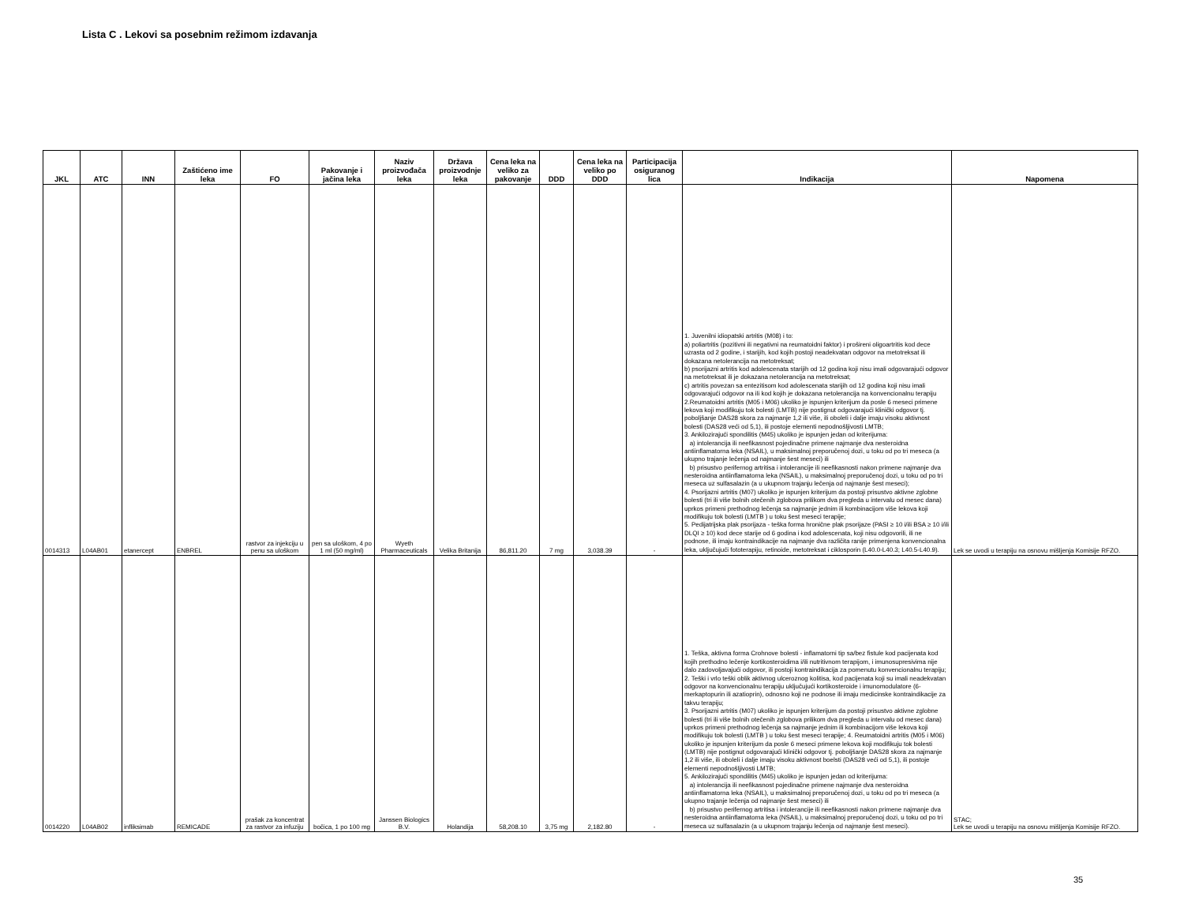Lista C . Lekovi sa posebnim režimom izdavanja
| JKL | ATC | INN | Zaštićeno ime leka | FO | Pakovanje i jačina leka | Naziv proizvođača leka | Država proizvodnje leka | Cena leka na veliko za pakovanje | DDD | Cena leka na veliko po DDD | Participacija osiguranog lica | Indikacija | Napomena |
| --- | --- | --- | --- | --- | --- | --- | --- | --- | --- | --- | --- | --- | --- |
| 0014313 | L04AB01 | etanercept | ENBREL | rastvor za injekciju u penu sa uloškom | pen sa uloškom, 4 po 1 ml (50 mg/ml) | Wyeth Pharmaceuticals | Velika Britanija | 86,811.20 | 7 mg | 3,038.39 | - | 1. Juvenilni idiopatski artritis (M08) i to: a) poliartritis (pozitivni ili negativni na reumatoidni faktor) i prošireni oligoartritis kod dece uzrasta od 2 godine, i starijih, kod kojih postoji neadekvatan odgovor na metotreksat ili dokazana netolerancija na metotreksat; b) psorijazni artritis kod adolescenata starijih od 12 godina koji nisu imali odgovarajući odgovor na metotreksat ili je dokazana netolerancija na metotreksat; c) artritis povezan sa entezitisom kod adolescenata starijih od 12 godina koji nisu imali odgovarajući odgovor na ili kod kojih je dokazana netolerancija na konvencionalnu terapiju 2.Reumatoidni artritis (M05 i M06) ukoliko je ispunjen kriterijum da posle 6 meseci primene lekova koji modifikuju tok bolesti (LMTB) nije postignut odgovarajući klinički odgovor tj. poboljšanje DAS28 skora za najmanje 1,2 ili više, ili oboleli i dalje imaju visoku aktivnost bolesti (DAS28 veći od 5,1), ili postoje elementi nepodnošljivosti LMTB; 3. Ankilozirajući spondilitis (M45) ukoliko je ispunjen jedan od kriterijuma: a) intolerancija ili neefikasnost pojedinačne primene najmanje dva nesteroidna antiinflamatorna leka (NSAIL), u maksimalnoj preporučenoj dozi, u toku od po tri meseca (a ukupno trajanje lečenja od najmanje šest meseci) ili b) prisustvo perifernog artritisa i intolerancije ili neefikasnosti nakon primene najmanje dva nesteroidna antiinflamatorna leka (NSAIL), u maksimalnoj preporučenoj dozi, u toku od po tri meseca uz sulfasalazin (a u ukupnom trajanju lečenja od najmanje šest meseci); 4. Psorijazni artritis (M07) ukoliko je ispunjen kriterijum da postoji prisustvo aktivne zglobne bolesti (tri ili više bolnih otečenih zglobova prilikom dva pregleda u intervalu od mesec dana) uprkos primeni prethodnog lečenja sa najmanje jednim ili kombinacijom više lekova koji modifikuju tok bolesti (LMTB ) u toku šest meseci terapije; 5. Pedijatrijska plak psorijaza - teška forma hronične plak psorijaze (PASI ≥ 10 i/ili BSA ≥ 10 i/ili DLQI ≥ 10) kod dece starije od 6 godina i kod adolescenata, koji nisu odgovorili, ili ne podnose, ili imaju kontraindikacije na najmanje dva različita ranije primenjena konvencionalna leka, uključujući fototerapiju, retinoide, metotreksat i ciklosporin (L40.0-L40.3; L40.5-L40.9). | Lek se uvodi u terapiju na osnovu mišljenja Komisije RFZO. |
| 0014220 | L04AB02 | infliksimab | REMICADE | prašak za koncentrat za rastvor za infuziju | bočica, 1 po 100 mg | Janssen Biologics B.V. | Holandija | 58,208.10 | 3,75 mg | 2,182.80 | - | 1. Teška, aktivna forma Crohnove bolesti - inflamatorni tip sa/bez fistule kod pacijenata kod kojih prethodno lečenje kortikosteroidima i/ili nutritivnom terapijom, i imunosupresivima nije dalo zadovoljavajući odgovor, ili postoji kontraindikacija za pomenutu konvencionalnu terapiju; 2. Teški i vrlo teški oblik aktivnog ulceroznog kolitisa, kod pacijenata koji su imali neadekvatan odgovor na konvencionalnu terapiju uključujući kortikosteroide i imunomodulatore (6-merkaptopurin ili azatioprin), odnosno koji ne podnose ili imaju medicinske kontraindikacije za takvu terapiju; 3. Psorijazni artritis (M07) ukoliko je ispunjen kriterijum da postoji prisustvo aktivne zglobne bolesti (tri ili više bolnih otečenih zglobova prilikom dva pregleda u intervalu od mesec dana) uprkos primeni prethodnog lečenja sa najmanje jednim ili kombinacijom više lekova koji modifikuju tok bolesti (LMTB ) u toku šest meseci terapije; 4. Reumatoidni artritis (M05 i M06) ukoliko je ispunjen kriterijum da posle 6 meseci primene lekova koji modifikuju tok bolesti (LMTB) nije postignut odgovarajući klinički odgovor tj. poboljšanje DAS28 skora za najmanje 1,2 ili više, ili oboleli i dalje imaju visoku aktivnost boelsti (DAS28 veći od 5,1), ili postoje elementi nepodnošljivosti LMTB; 5. Ankilozirajući spondilitis (M45) ukoliko je ispunjen jedan od kriterijuma: a) intolerancija ili neefikasnost pojedinačne primene najmanje dva nesteroidna antiinflamatorna leka (NSAIL), u maksimalnoj preporučenoj dozi, u toku od po tri meseca (a ukupno trajanje lečenja od najmanje šest meseci) ili b) prisustvo perifernog artritisa i intolerancije ili neefikasnosti nakon primene najmanje dva nesteroidna antiinflamatorna leka (NSAIL), u maksimalnoj preporučenoj dozi, u toku od po tri meseca uz sulfasalazin (a u ukupnom trajanju lečenja od najmanje šest meseci). | STAC; Lek se uvodi u terapiju na osnovu mišljenja Komisije RFZO. |
35